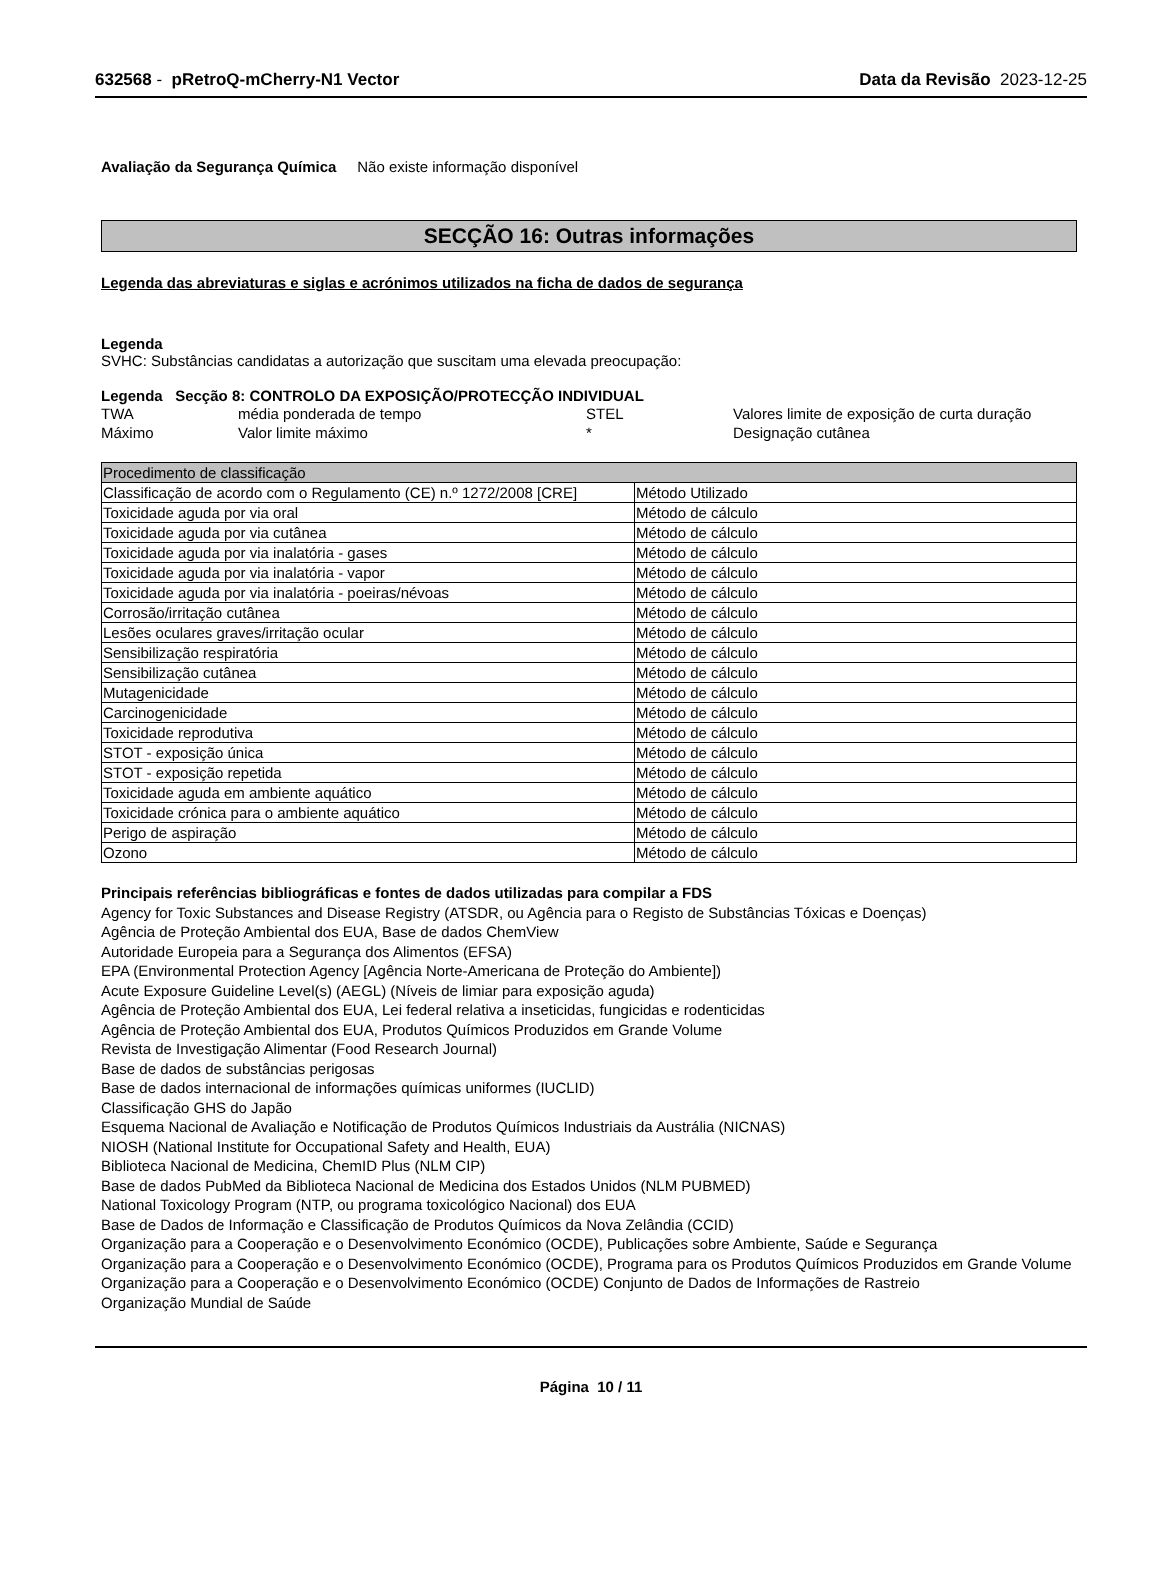632568 - pRetroQ-mCherry-N1 Vector Data da Revisão 2023-12-25
Avaliação da Segurança Química Não existe informação disponível
SECÇÃO 16: Outras informações
Legenda das abreviaturas e siglas e acrónimos utilizados na ficha de dados de segurança
Legenda
SVHC: Substâncias candidatas a autorização que suscitam uma elevada preocupação:
Legenda Secção 8: CONTROLO DA EXPOSIÇÃO/PROTECÇÃO INDIVIDUAL
| TWA | média ponderada de tempo | STEL | Valores limite de exposição de curta duração |
| Máximo | Valor limite máximo | * | Designação cutânea |
| Procedimento de classificação | |
| --- | --- |
| Classificação de acordo com o Regulamento (CE) n.º 1272/2008 [CRE] | Método Utilizado |
| Toxicidade aguda por via oral | Método de cálculo |
| Toxicidade aguda por via cutânea | Método de cálculo |
| Toxicidade aguda por via inalatória - gases | Método de cálculo |
| Toxicidade aguda por via inalatória - vapor | Método de cálculo |
| Toxicidade aguda por via inalatória - poeiras/névoas | Método de cálculo |
| Corrosão/irritação cutânea | Método de cálculo |
| Lesões oculares graves/irritação ocular | Método de cálculo |
| Sensibilização respiratória | Método de cálculo |
| Sensibilização cutânea | Método de cálculo |
| Mutagenicidade | Método de cálculo |
| Carcinogenicidade | Método de cálculo |
| Toxicidade reprodutiva | Método de cálculo |
| STOT - exposição única | Método de cálculo |
| STOT - exposição repetida | Método de cálculo |
| Toxicidade aguda em ambiente aquático | Método de cálculo |
| Toxicidade crónica para o ambiente aquático | Método de cálculo |
| Perigo de aspiração | Método de cálculo |
| Ozono | Método de cálculo |
Principais referências bibliográficas e fontes de dados utilizadas para compilar a FDS
Agency for Toxic Substances and Disease Registry (ATSDR, ou Agência para o Registo de Substâncias Tóxicas e Doenças)
Agência de Proteção Ambiental dos EUA, Base de dados ChemView
Autoridade Europeia para a Segurança dos Alimentos (EFSA)
EPA (Environmental Protection Agency [Agência Norte-Americana de Proteção do Ambiente])
Acute Exposure Guideline Level(s) (AEGL) (Níveis de limiar para exposição aguda)
Agência de Proteção Ambiental dos EUA, Lei federal relativa a inseticidas, fungicidas e rodenticidas
Agência de Proteção Ambiental dos EUA, Produtos Químicos Produzidos em Grande Volume
Revista de Investigação Alimentar (Food Research Journal)
Base de dados de substâncias perigosas
Base de dados internacional de informações químicas uniformes (IUCLID)
Classificação GHS do Japão
Esquema Nacional de Avaliação e Notificação de Produtos Químicos Industriais da Austrália (NICNAS)
NIOSH (National Institute for Occupational Safety and Health, EUA)
Biblioteca Nacional de Medicina, ChemID Plus (NLM CIP)
Base de dados PubMed da Biblioteca Nacional de Medicina dos Estados Unidos (NLM PUBMED)
National Toxicology Program (NTP, ou programa toxicológico Nacional) dos EUA
Base de Dados de Informação e Classificação de Produtos Químicos da Nova Zelândia (CCID)
Organização para a Cooperação e o Desenvolvimento Económico (OCDE), Publicações sobre Ambiente, Saúde e Segurança
Organização para a Cooperação e o Desenvolvimento Económico (OCDE), Programa para os Produtos Químicos Produzidos em Grande Volume
Organização para a Cooperação e o Desenvolvimento Económico (OCDE) Conjunto de Dados de Informações de Rastreio
Organização Mundial de Saúde
Página 10 / 11